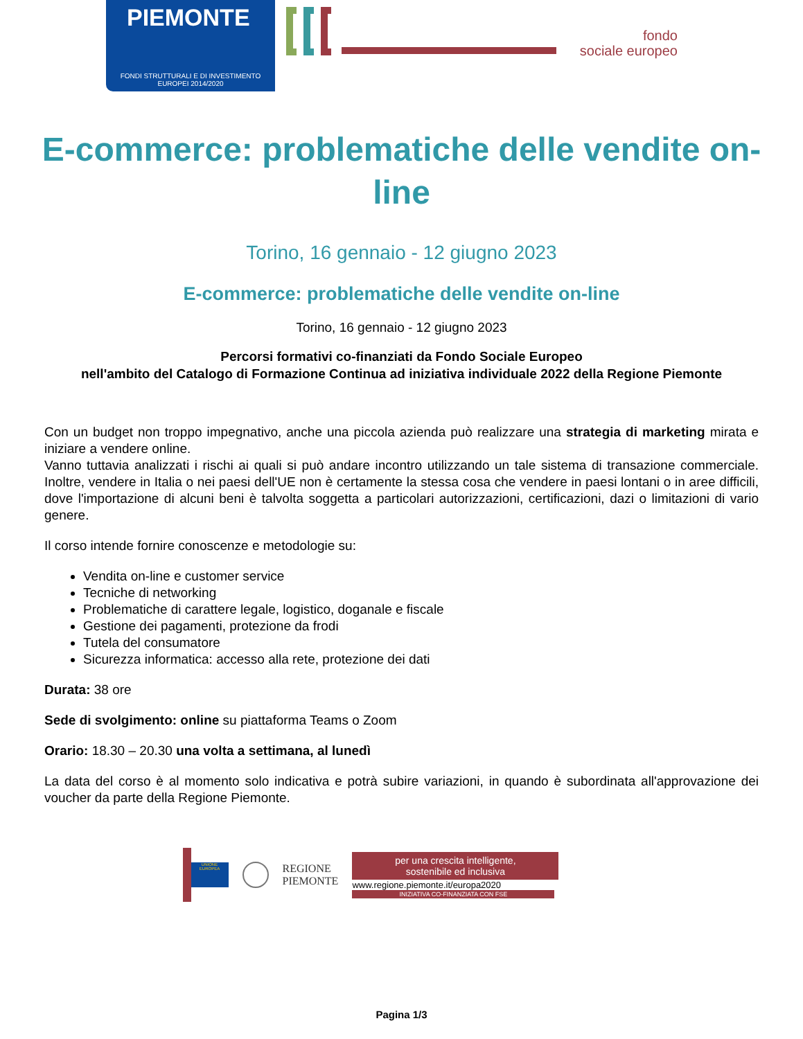PIEMONTE
FONDI STRUTTURALI E DI INVESTIMENTO
EUROPEI 2014/2020
fondo
sociale europeo
E-commerce: problematiche delle vendite on-line
Torino, 16 gennaio - 12 giugno 2023
E-commerce: problematiche delle vendite on-line
Torino, 16 gennaio - 12 giugno 2023
Percorsi formativi co-finanziati da Fondo Sociale Europeo
nell'ambito del Catalogo di Formazione Continua ad iniziativa individuale 2022 della Regione Piemonte
Con un budget non troppo impegnativo, anche una piccola azienda può realizzare una strategia di marketing mirata e iniziare a vendere online.
Vanno tuttavia analizzati i rischi ai quali si può andare incontro utilizzando un tale sistema di transazione commerciale. Inoltre, vendere in Italia o nei paesi dell'UE non è certamente la stessa cosa che vendere in paesi lontani o in aree difficili, dove l'importazione di alcuni beni è talvolta soggetta a particolari autorizzazioni, certificazioni, dazi o limitazioni di vario genere.
Il corso intende fornire conoscenze e metodologie su:
Vendita on-line e customer service
Tecniche di networking
Problematiche di carattere legale, logistico, doganale e fiscale
Gestione dei pagamenti, protezione da frodi
Tutela del consumatore
Sicurezza informatica: accesso alla rete, protezione dei dati
Durata: 38 ore
Sede di svolgimento: online su piattaforma Teams o Zoom
Orario: 18.30 – 20.30 una volta a settimana, al lunedì
La data del corso è al momento solo indicativa e potrà subire variazioni, in quando è subordinata all'approvazione dei voucher da parte della Regione Piemonte.
UNIONE EUROPEA
REGIONE
PIEMONTE
per una crescita intelligente,
sostenibile ed inclusiva
www.regione.piemonte.it/europa2020
INIZIATIVA CO-FINANZIATA CON FSE
Pagina 1/3